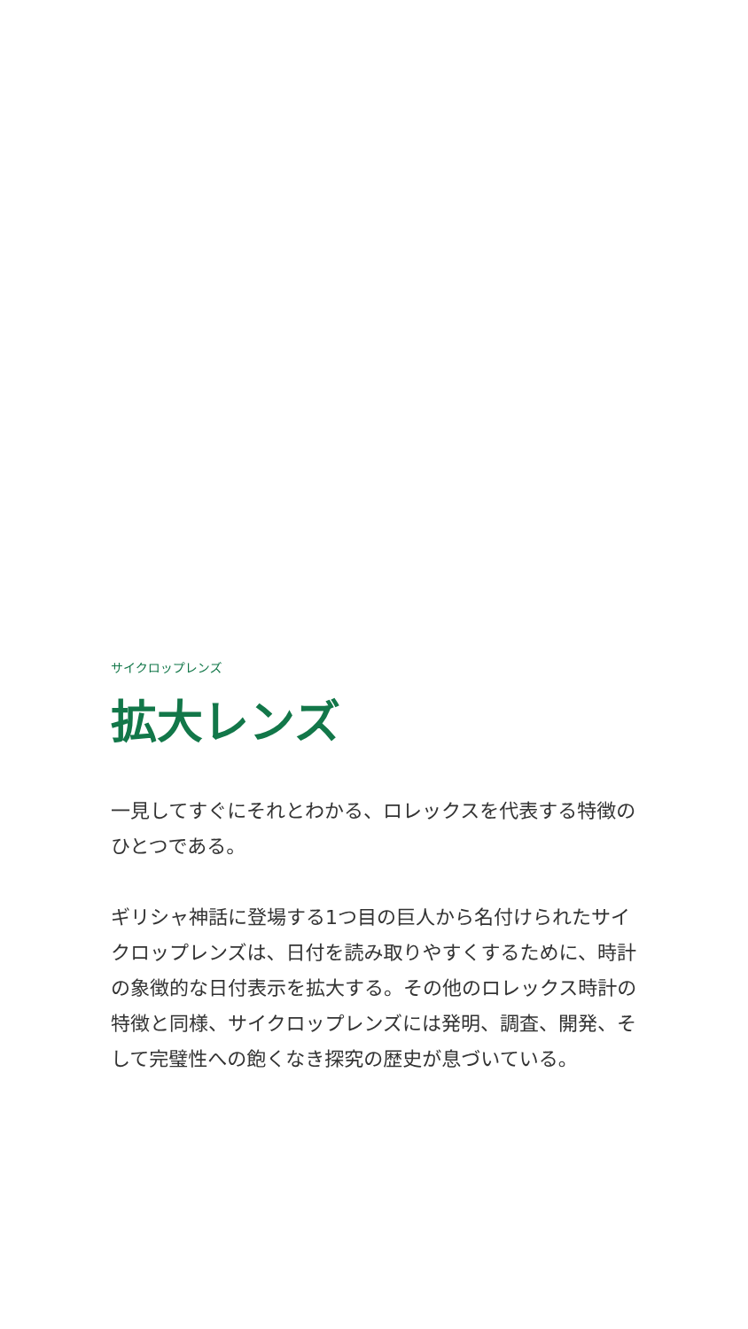サイクロップレンズ
拡大レンズ
一見してすぐにそれとわかる、ロレックスを代表する特徴のひとつである。
ギリシャ神話に登場する1つ目の巨人から名付けられたサイクロップレンズは、日付を読み取りやすくするために、時計の象徴的な日付表示を拡大する。その他のロレックス時計の特徴と同様、サイクロップレンズには発明、調査、開発、そして完璧性への飽くなき探究の歴史が息づいている。